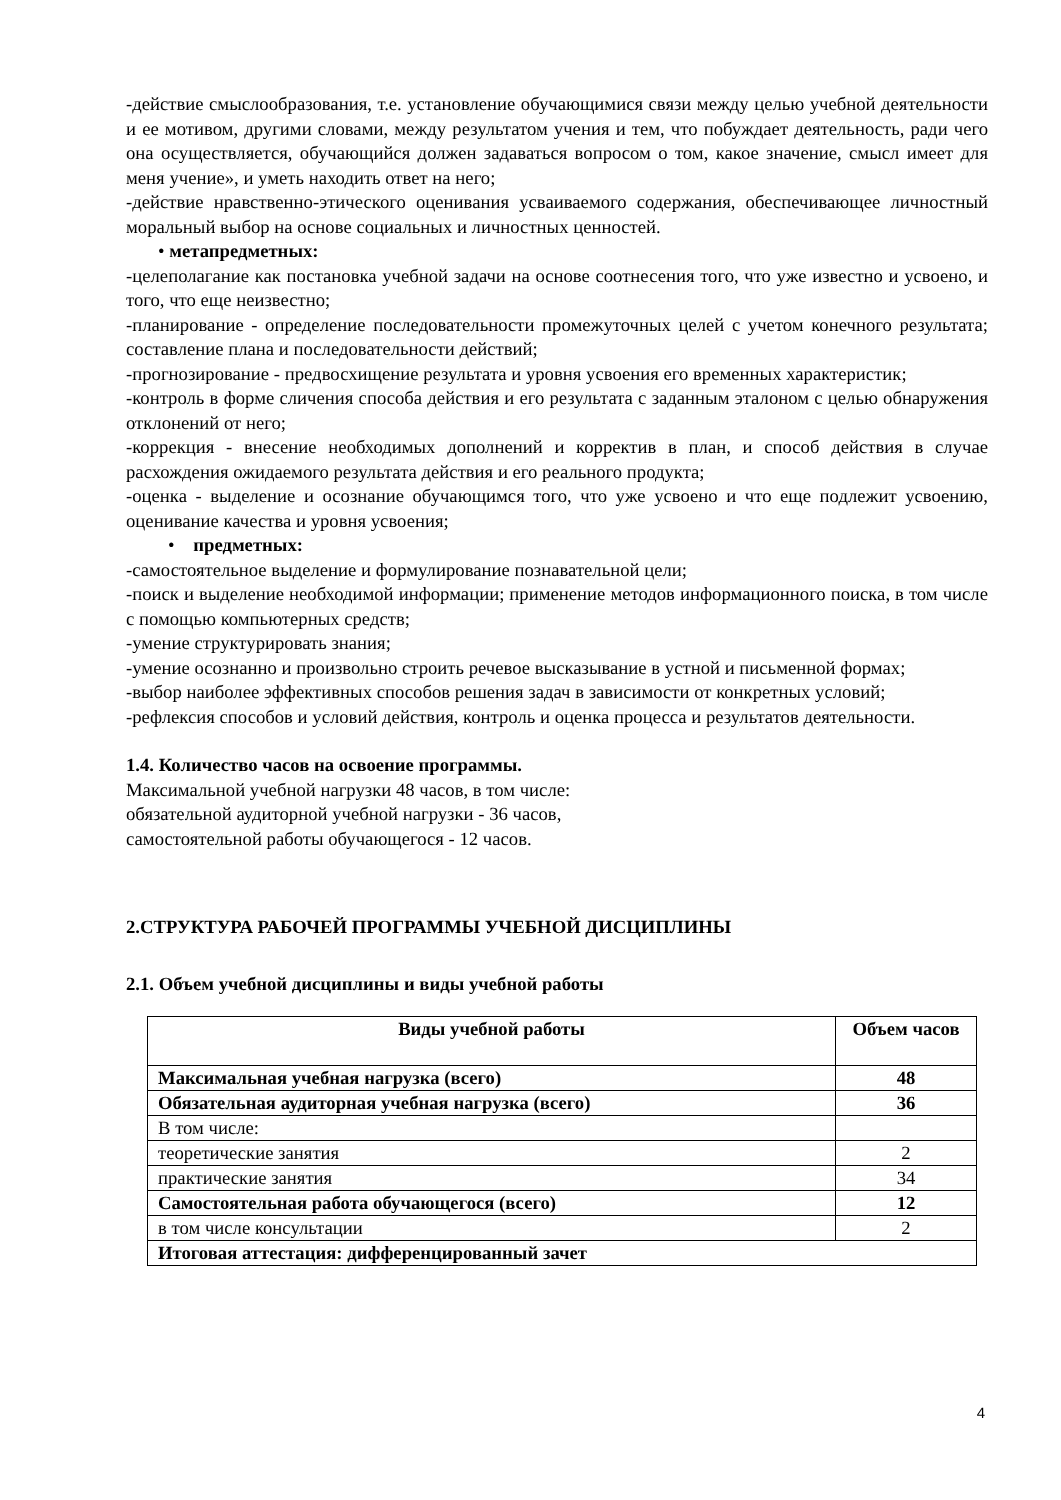-действие смыслообразования, т.е. установление обучающимися связи между целью учебной деятельности и ее мотивом, другими словами, между результатом учения и тем, что побуждает деятельность, ради чего она осуществляется, обучающийся должен задаваться вопросом о том, какое значение, смысл имеет для меня учение», и уметь находить ответ на него;
-действие нравственно-этического оценивания усваиваемого содержания, обеспечивающее личностный моральный выбор на основе социальных и личностных ценностей.
• метапредметных:
-целеполагание как постановка учебной задачи на основе соотнесения того, что уже известно и усвоено, и того, что еще неизвестно;
-планирование - определение последовательности промежуточных целей с учетом конечного результата; составление плана и последовательности действий;
-прогнозирование - предвосхищение результата и уровня усвоения его временных характеристик;
-контроль в форме сличения способа действия и его результата с заданным эталоном с целью обнаружения отклонений от него;
-коррекция - внесение необходимых дополнений и корректив в план, и способ действия в случае расхождения ожидаемого результата действия и его реального продукта;
-оценка - выделение и осознание обучающимся того, что уже усвоено и что еще подлежит усвоению, оценивание качества и уровня усвоения;
• предметных:
-самостоятельное выделение и формулирование познавательной цели;
-поиск и выделение необходимой информации; применение методов информационного поиска, в том числе с помощью компьютерных средств;
-умение структурировать знания;
-умение осознанно и произвольно строить речевое высказывание в устной и письменной формах;
-выбор наиболее эффективных способов решения задач в зависимости от конкретных условий;
-рефлексия способов и условий действия, контроль и оценка процесса и результатов деятельности.
1.4. Количество часов на освоение программы.
Максимальной учебной нагрузки 48 часов, в том числе:
обязательной аудиторной учебной нагрузки - 36 часов,
самостоятельной работы обучающегося - 12 часов.
2.СТРУКТУРА РАБОЧЕЙ ПРОГРАММЫ УЧЕБНОЙ ДИСЦИПЛИНЫ
2.1. Объем учебной дисциплины и виды учебной работы
| Виды учебной работы | Объем часов |
| --- | --- |
| Максимальная учебная нагрузка (всего) | 48 |
| Обязательная аудиторная учебная нагрузка (всего) | 36 |
| В том числе: | |
| теоретические занятия | 2 |
| практические занятия | 34 |
| Самостоятельная работа обучающегося (всего) | 12 |
| в том числе консультации | 2 |
| Итоговая аттестация: дифференцированный зачет | |
4